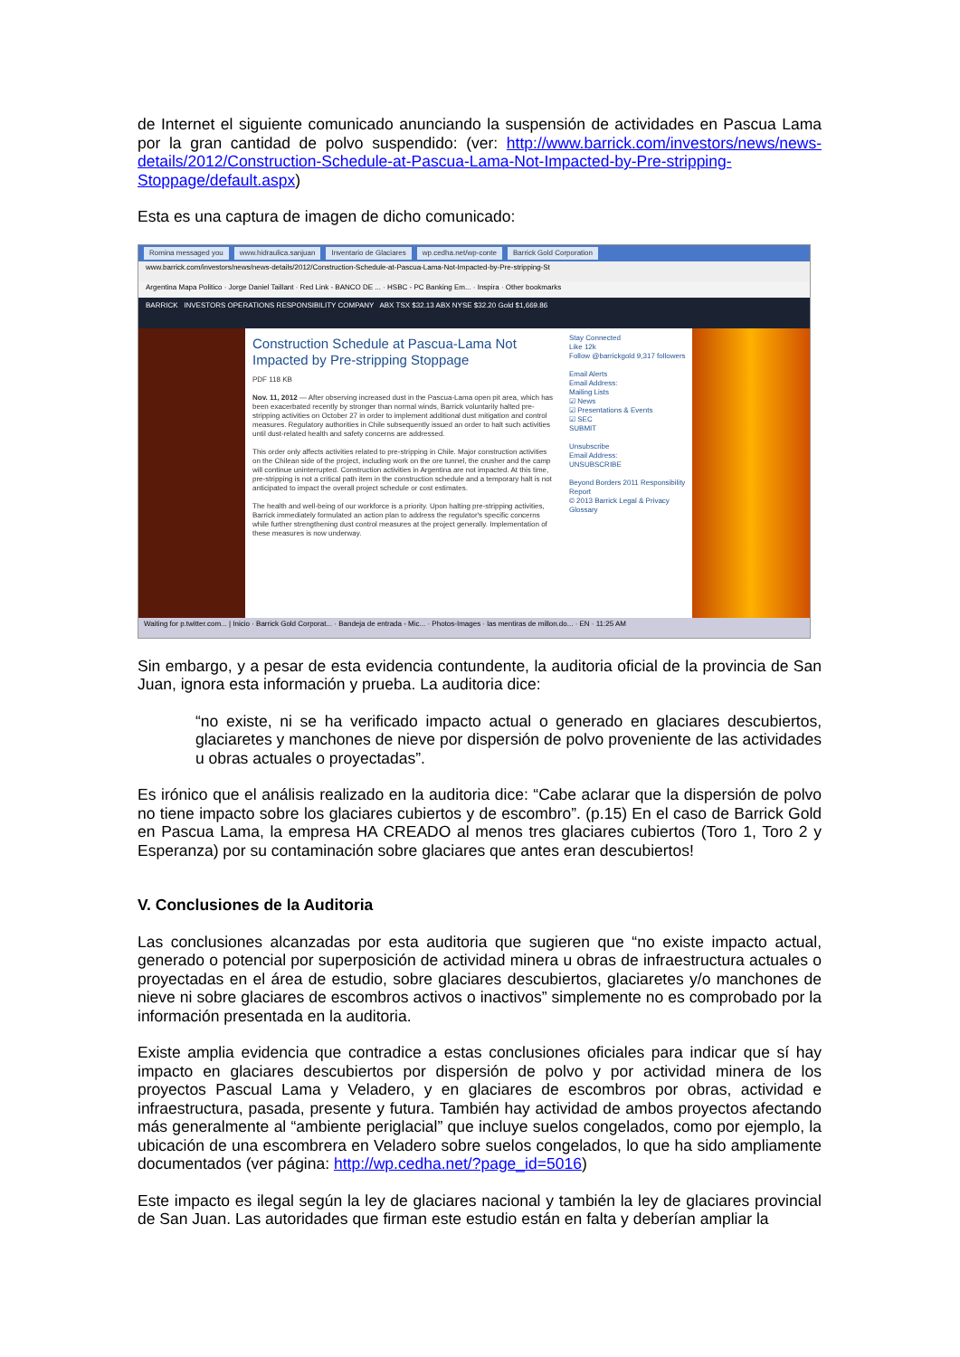de Internet el siguiente comunicado anunciando la suspensión de actividades en Pascua Lama por la gran cantidad de polvo suspendido: (ver: http://www.barrick.com/investors/news/news-details/2012/Construction-Schedule-at-Pascua-Lama-Not-Impacted-by-Pre-stripping-Stoppage/default.aspx)
Esta es una captura de imagen de dicho comunicado:
Romina messaged you www.hidraulica.sanjuan Inventario de Glaciares wp.cedha.net/wp-conte Barrick Gold Corporation
www.barrick.com/investors/news/news-details/2012/Construction-Schedule-at-Pascua-Lama-Not-Impacted-by-Pre-stripping-St
Argentina Mapa Politico · Jorge Daniel Taillant · Red Link - BANCO DE ... · HSBC - PC Banking Em... · Inspira · Other bookmarks
BARRICK INVESTORS OPERATIONS RESPONSIBILITY COMPANY ABX TSX $32.13 ABX NYSE $32.20 Gold $1,669.86
Construction Schedule at Pascua-Lama Not Impacted by Pre-stripping Stoppage
PDF 118 KB
Nov. 11, 2012 — After observing increased dust in the Pascua-Lama open pit area, which has been exacerbated recently by stronger than normal winds, Barrick voluntarily halted pre-stripping activities on October 27 in order to implement additional dust mitigation and control measures. Regulatory authorities in Chile subsequently issued an order to halt such activities until dust-related health and safety concerns are addressed.
This order only affects activities related to pre-stripping in Chile. Major construction activities on the Chilean side of the project, including work on the ore tunnel, the crusher and the camp will continue uninterrupted. Construction activities in Argentina are not impacted. At this time, pre-stripping is not a critical path item in the construction schedule and a temporary halt is not anticipated to impact the overall project schedule or cost estimates.
The health and well-being of our workforce is a priority. Upon halting pre-stripping activities, Barrick immediately formulated an action plan to address the regulator's specific concerns while further strengthening dust control measures at the project generally. Implementation of these measures is now underway.
Stay Connected
Like 12k
Follow @barrickgold 9,317 followers
Email Alerts
Email Address:
Mailing Lists
☑ News
☑ Presentations & Events
☑ SEC
SUBMIT
Unsubscribe
Email Address:
UNSUBSCRIBE
Beyond Borders 2011 Responsibility Report
© 2013 Barrick Legal & Privacy Glossary
Waiting for p.twitter.com... | Inicio · Barrick Gold Corporat... · Bandeja de entrada - Mic... · Photos-Images · las mentiras de millon.do... · EN · 11:25 AM
Sin embargo, y a pesar de esta evidencia contundente, la auditoria oficial de la provincia de San Juan, ignora esta información y prueba. La auditoria dice:
“no existe, ni se ha verificado impacto actual o generado en glaciares descubiertos, glaciaretes y manchones de nieve por dispersión de polvo proveniente de las actividades u obras actuales o proyectadas”.
Es irónico que el análisis realizado en la auditoria dice: “Cabe aclarar que la dispersión de polvo no tiene impacto sobre los glaciares cubiertos y de escombro”. (p.15) En el caso de Barrick Gold en Pascua Lama, la empresa HA CREADO al menos tres glaciares cubiertos (Toro 1, Toro 2 y Esperanza) por su contaminación sobre glaciares que antes eran descubiertos!
V. Conclusiones de la Auditoria
Las conclusiones alcanzadas por esta auditoria que sugieren que “no existe impacto actual, generado o potencial por superposición de actividad minera u obras de infraestructura actuales o proyectadas en el área de estudio, sobre glaciares descubiertos, glaciaretes y/o manchones de nieve ni sobre glaciares de escombros activos o inactivos” simplemente no es comprobado por la información presentada en la auditoria.
Existe amplia evidencia que contradice a estas conclusiones oficiales para indicar que sí hay impacto en glaciares descubiertos por dispersión de polvo y por actividad minera de los proyectos Pascual Lama y Veladero, y en glaciares de escombros por obras, actividad e infraestructura, pasada, presente y futura. También hay actividad de ambos proyectos afectando más generalmente al “ambiente periglacial” que incluye suelos congelados, como por ejemplo, la ubicación de una escombrera en Veladero sobre suelos congelados, lo que ha sido ampliamente documentados (ver página: http://wp.cedha.net/?page_id=5016)
Este impacto es ilegal según la ley de glaciares nacional y también la ley de glaciares provincial de San Juan. Las autoridades que firman este estudio están en falta y deberían ampliar la